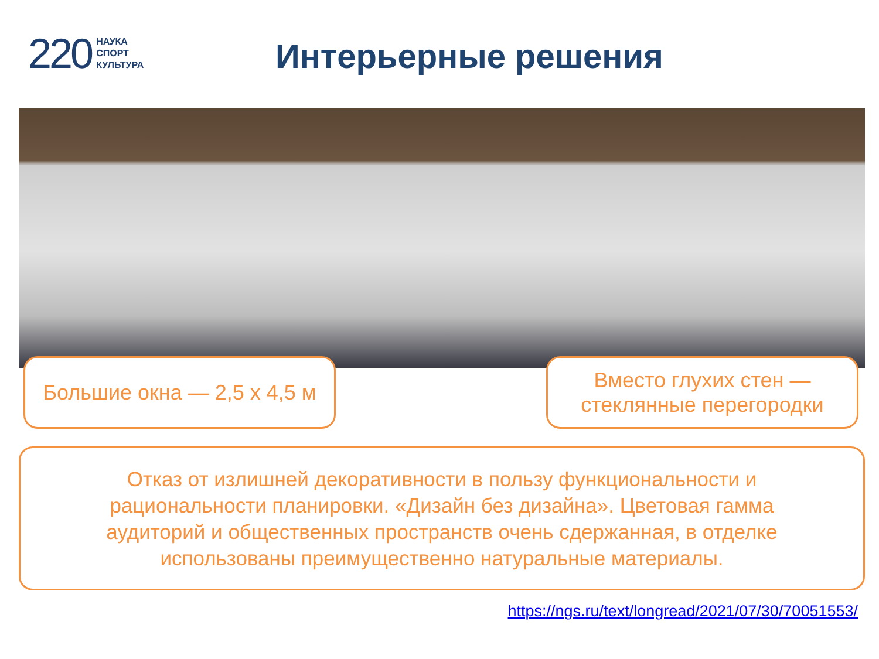220 НАУКА
СПОРТ
КУЛЬТУРА
Интерьерные решения
Большие окна — 2,5 х 4,5 м
Вместо глухих стен — стеклянные перегородки
Отказ от излишней декоративности в пользу функциональности и рациональности планировки. «Дизайн без дизайна». Цветовая гамма аудиторий и общественных пространств очень сдержанная, в отделке использованы преимущественно натуральные материалы.
https://ngs.ru/text/longread/2021/07/30/70051553/